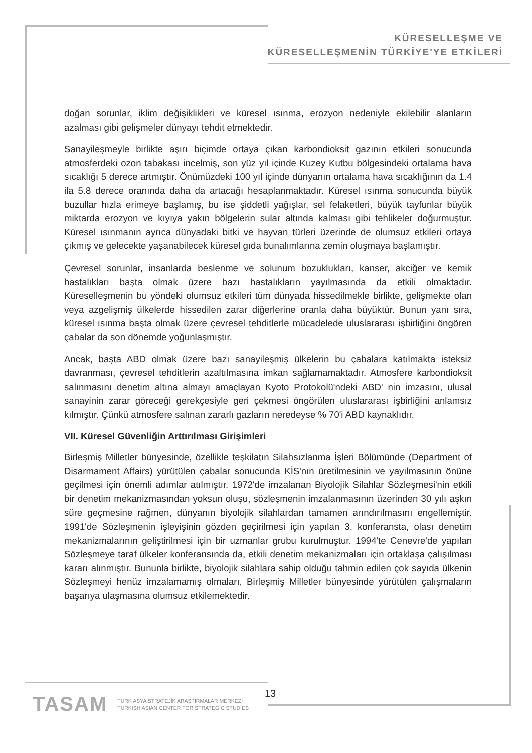KÜRESELLEŞME VE
KÜRESELLEŞMENİN TÜRKİYE'YE ETKİLERİ
doğan sorunlar, iklim değişiklikleri ve küresel ısınma, erozyon nedeniyle ekilebilir alanların azalması gibi gelişmeler dünyayı tehdit etmektedir.
Sanayileşmeyle birlikte aşırı biçimde ortaya çıkan karbondioksit gazının etkileri sonucunda atmosferdeki ozon tabakası incelmiş, son yüz yıl içinde Kuzey Kutbu bölgesindeki ortalama hava sıcaklığı 5 derece artmıştır. Önümüzdeki 100 yıl içinde dünyanın ortalama hava sıcaklığının da 1.4 ila 5.8 derece oranında daha da artacağı hesaplanmaktadır. Küresel ısınma sonucunda büyük buzullar hızla erimeye başlamış, bu ise şiddetli yağışlar, sel felaketleri, büyük tayfunlar büyük miktarda erozyon ve kıyıya yakın bölgelerin sular altında kalması gibi tehlikeler doğurmuştur. Küresel ısınmanın ayrıca dünyadaki bitki ve hayvan türleri üzerinde de olumsuz etkileri ortaya çıkmış ve gelecekte yaşanabilecek küresel gıda bunalımlarına zemin oluşmaya başlamıştır.
Çevresel sorunlar, insanlarda beslenme ve solunum bozuklukları, kanser, akciğer ve kemik hastalıkları başta olmak üzere bazı hastalıkların yayılmasında da etkili olmaktadır. Küreselleşmenin bu yöndeki olumsuz etkileri tüm dünyada hissedilmekle birlikte, gelişmekte olan veya azgelişmiş ülkelerde hissedilen zarar diğerlerine oranla daha büyüktür. Bunun yanı sıra, küresel ısınma başta olmak üzere çevresel tehditlerle mücadelede uluslararası işbirliğini öngören çabalar da son dönemde yoğunlaşmıştır.
Ancak, başta ABD olmak üzere bazı sanayileşmiş ülkelerin bu çabalara katılmakta isteksiz davranması, çevresel tehditlerin azaltılmasına imkan sağlamamaktadır. Atmosfere karbondioksit salınmasını denetim altına almayı amaçlayan Kyoto Protokolü'ndeki ABD' nin imzasını, ulusal sanayinin zarar göreceği gerekçesiyle geri çekmesi öngörülen uluslararası işbirliğini anlamsız kılmıştır. Çünkü atmosfere salınan zararlı gazların neredeyse % 70'i ABD kaynaklıdır.
VII. Küresel Güvenliğin Arttırılması Girişimleri
Birleşmiş Milletler bünyesinde, özellikle teşkilatın Silahsızlanma İşleri Bölümünde (Department of Disarmament Affairs) yürütülen çabalar sonucunda KİS'nın üretilmesinin ve yayılmasının önüne geçilmesi için önemli adımlar atılmıştır. 1972'de imzalanan Biyolojik Silahlar Sözleşmesi'nin etkili bir denetim mekanizmasından yoksun oluşu, sözleşmenin imzalanmasının üzerinden 30 yılı aşkın süre geçmesine rağmen, dünyanın biyolojik silahlardan tamamen arındırılmasını engellemiştir. 1991'de Sözleşmenin işleyişinin gözden geçirilmesi için yapılan 3. konferansta, olası denetim mekanizmalarının geliştirilmesi için bir uzmanlar grubu kurulmuştur. 1994'te Cenevre'de yapılan Sözleşmeye taraf ülkeler konferansında da, etkili denetim mekanizmaları için ortaklaşa çalışılması kararı alınmıştır. Bununla birlikte, biyolojik silahlara sahip olduğu tahmin edilen çok sayıda ülkenin Sözleşmeyi henüz imzalamamış olmaları, Birleşmiş Milletler bünyesinde yürütülen çalışmaların başarıya ulaşmasına olumsuz etkilemektedir.
TASAM TÜRK ASYA STRATEJİK ARAŞTIRMALAR MERKEZİ
TURKISH ASIAN CENTER FOR STRATEGIC STUDIES
13